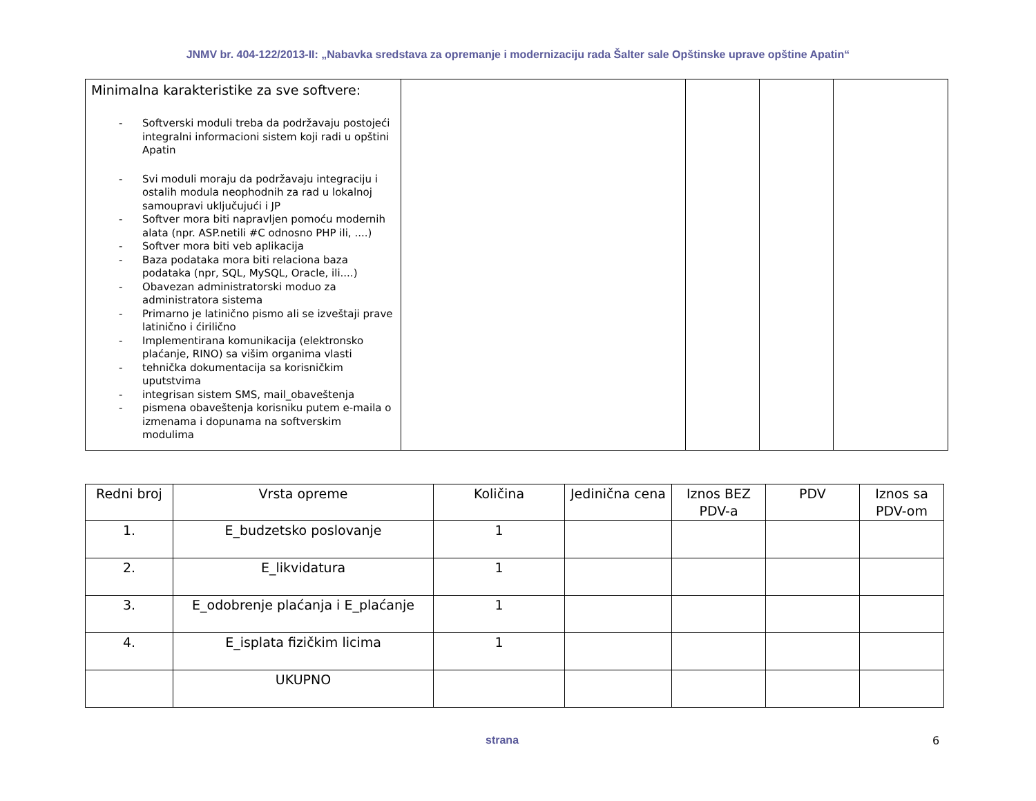JNMV br. 404-122/2013-II: „Nabavka sredstava za opremanje i modernizaciju rada Šalter sale Opštinske uprave opštine Apatin“
| Minimalna karakteristike za sve softvere: - Softverski moduli treba da podržavaju postojeći integralni informacioni sistem koji radi u opštini Apatin - Svi moduli moraju da podržavaju integraciju i ostalih modula neophodnih za rad u lokalnoj samoupravi uključujući i JP - Softver mora biti napravljen pomoću modernih alata (npr. ASP.netili #C odnosno PHP ili, ....) - Softver mora biti veb aplikacija - Baza podataka mora biti relaciona baza podataka (npr, SQL, MySQL, Oracle, ili....) - Obavezan administratorski moduo za administratora sistema - Primarno je latinično pismo ali se izveštaji prave latinično i ćirilično - Implementirana komunikacija (elektronsko plaćanje, RINO) sa višim organima vlasti - tehnička dokumentacija sa korisničkim uputstvima - integrisan sistem SMS, mail_obaveštenja - pismena obaveštenja korisniku putem e-maila o izmenama i dopunama na softverskim modulima | | | | |
| Redni broj | Vrsta opreme | Količina | Jedinična cena | Iznos BEZ PDV-a | PDV | Iznos sa PDV-om |
| --- | --- | --- | --- | --- | --- | --- |
| 1. | E_budzetsko poslovanje | 1 | | | | |
| 2. | E_likvidatura | 1 | | | | |
| 3. | E_odobrenje plaćanja i E_plaćanje | 1 | | | | |
| 4. | E_isplata fizičkim licima | 1 | | | | |
| | UKUPNO | | | | | |
strana 6